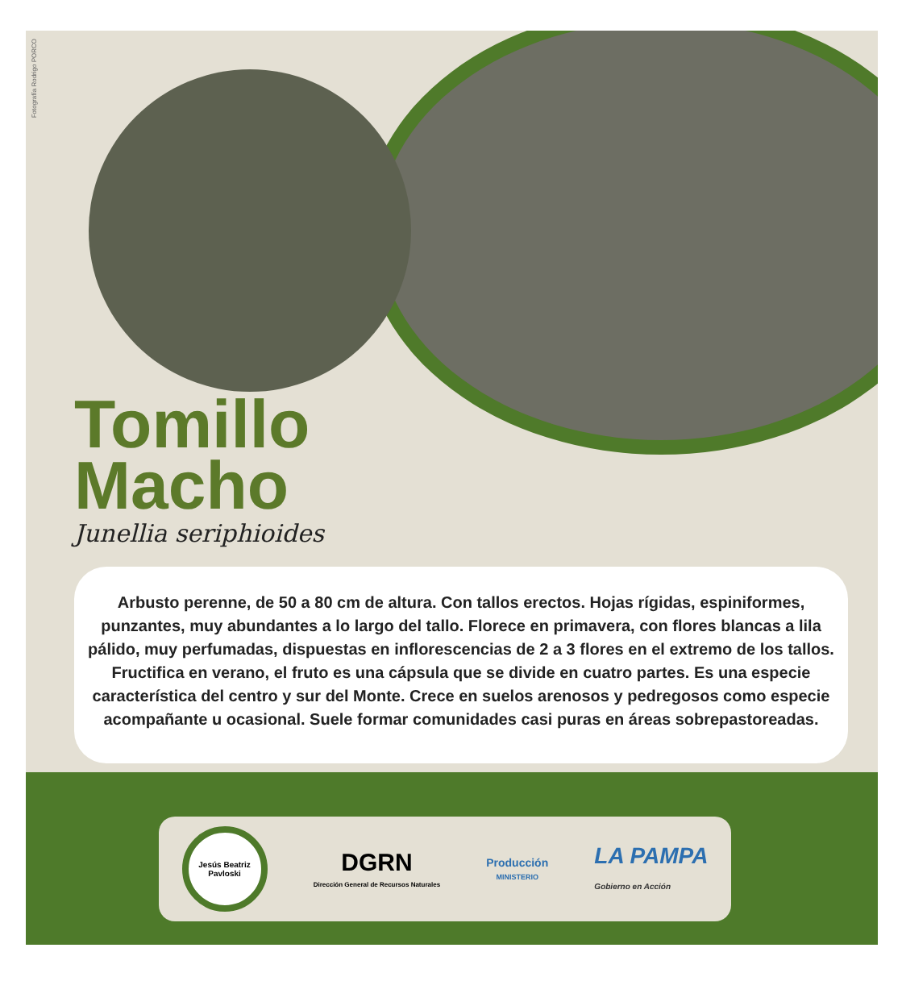Fotografía Rodrigo PORCO
Tomillo
Macho
Junellia seriphioides
Arbusto perenne, de 50 a 80 cm de altura. Con tallos erectos. Hojas rígidas, espiniformes, punzantes, muy abundantes a lo largo del tallo. Florece en primavera, con flores blancas a lila pálido, muy perfumadas, dispuestas en inflorescencias de 2 a 3 flores en el extremo de los tallos. Fructifica en verano, el fruto es una cápsula que se divide en cuatro partes. Es una especie característica del centro y sur del Monte. Crece en suelos arenosos y pedregosos como especie acompañante u ocasional. Suele formar comunidades casi puras en áreas sobrepastoreadas.
Jesús Beatriz Pavloski
DGRN
Dirección General de Recursos Naturales
Producción
MINISTERIO
LA PAMPA
Gobierno en Acción